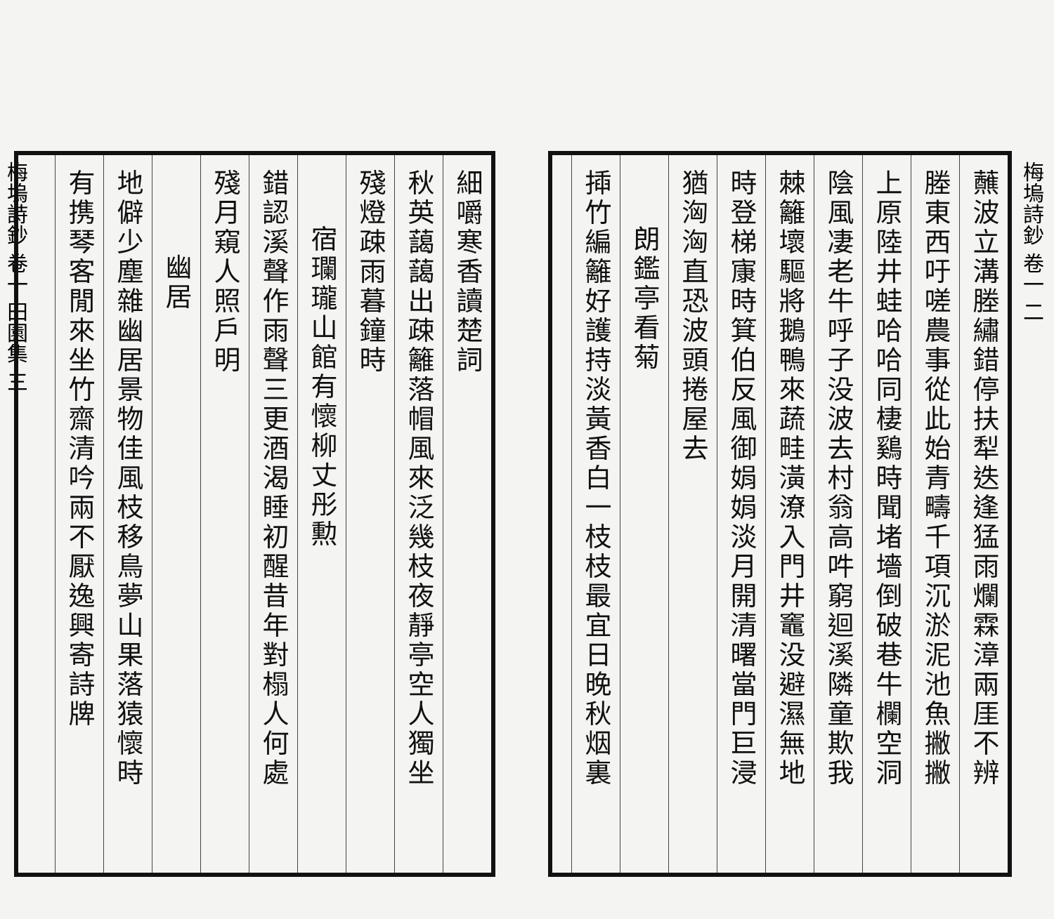梅塢詩鈔 卷一 二
蘸波立溝塍繡錯停扶犁迭逢猛雨爛霖漳兩厓不辨
塍東西吁嗟農事從此始青疇千項沉淤泥池魚撇撇
上原陸井蛙哈哈同棲鷄時聞堵墻倒破巷牛欄空洞
陰風凄老牛呼子没波去村翁高吽窮迴溪隣童欺我
棘籬壞驅將鵝鴨來蔬畦潢潦入門井竈没避濕無地
時登梯㝩時箕伯反風御娟娟淡月開清曙當門巨浸
猶洶洶直恐波頭捲屋去
朗鑑亭看菊
揷竹編籬好護持淡黃香白一枝枝最宜日晚秋烟裏
梅塢詩鈔 卷一 田園集 三
細嚼寒香讀楚詞
秋英藹藹出疎籬落帽風來泛幾枝夜靜亭空人獨坐
殘燈疎雨暮鐘時
宿瓓瓏山館有懷柳丈彤勲
錯認溪聲作雨聲三更酒渴睡初醒昔年對榻人何處
殘月窺人照戸明
幽居
地僻少塵雜幽居景物佳風枝移鳥夢山果落猿懷時
有携琴客閒來坐竹齋清吟兩不厭逸興寄詩牌